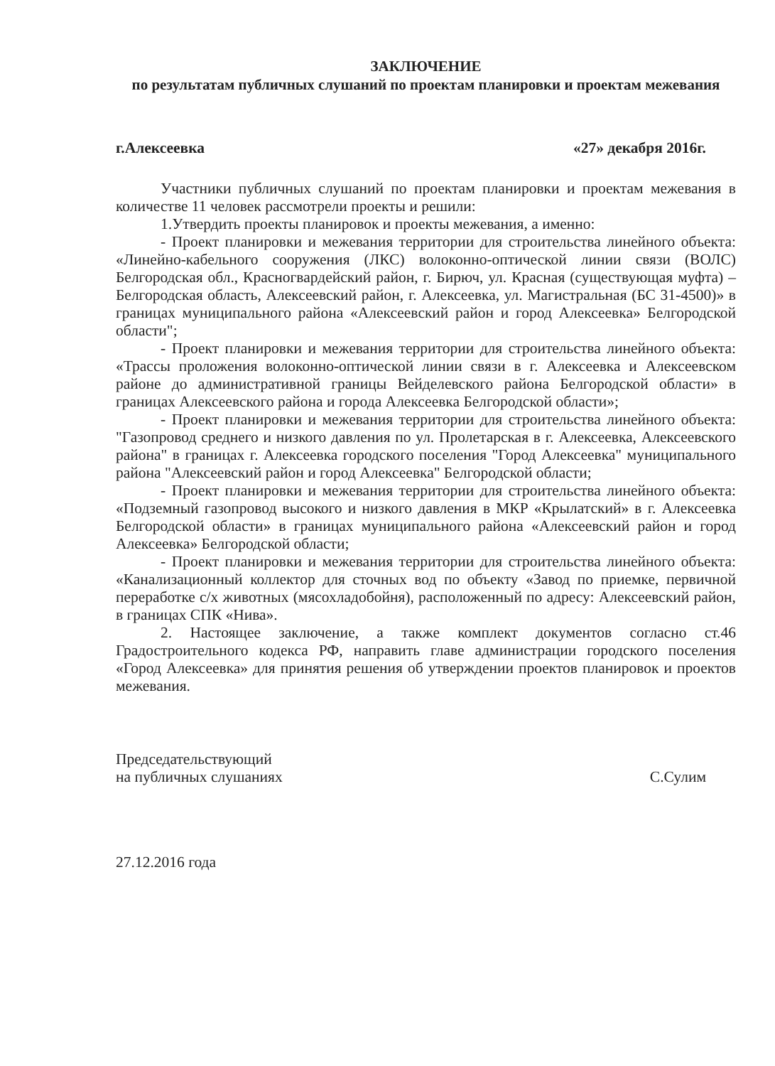ЗАКЛЮЧЕНИЕ
по результатам публичных слушаний по проектам планировки и проектам межевания
г.Алексеевка «27» декабря 2016г.
Участники публичных слушаний по проектам планировки и проектам межевания в количестве 11 человек рассмотрели проекты и решили:
1.Утвердить проекты планировок и проекты межевания, а именно:
- Проект планировки и межевания территории для строительства линейного объекта: «Линейно-кабельного сооружения (ЛКС) волоконно-оптической линии связи (ВОЛС) Белгородская обл., Красногвардейский район, г. Бирюч, ул. Красная (существующая муфта) – Белгородская область, Алексеевский район, г. Алексеевка, ул. Магистральная (БС 31-4500)» в границах муниципального района «Алексеевский район и город Алексеевка» Белгородской области";
- Проект планировки и межевания территории для строительства линейного объекта: «Трассы проложения волоконно-оптической линии связи в г. Алексеевка и Алексеевском районе до административной границы Вейделевского района Белгородской области» в границах Алексеевского района и города Алексеевка Белгородской области»;
- Проект планировки и межевания территории для строительства линейного объекта: "Газопровод среднего и низкого давления по ул. Пролетарская в г. Алексеевка, Алексеевского района" в границах г. Алексеевка городского поселения "Город Алексеевка" муниципального района "Алексеевский район и город Алексеевка" Белгородской области;
- Проект планировки и межевания территории для строительства линейного объекта: «Подземный газопровод высокого и низкого давления в МКР «Крылатский» в г. Алексеевка Белгородской области» в границах муниципального района «Алексеевский район и город Алексеевка» Белгородской области;
- Проект планировки и межевания территории для строительства линейного объекта: «Канализационный коллектор для сточных вод по объекту «Завод по приемке, первичной переработке с/х животных (мясохладобойня), расположенный по адресу: Алексеевский район, в границах СПК «Нива».
2. Настоящее заключение, а также комплект документов согласно ст.46 Градостроительного кодекса РФ, направить главе администрации городского поселения «Город Алексеевка» для принятия решения об утверждении проектов планировок и проектов межевания.
Председательствующий
на публичных слушаниях
С.Сулим
27.12.2016 года